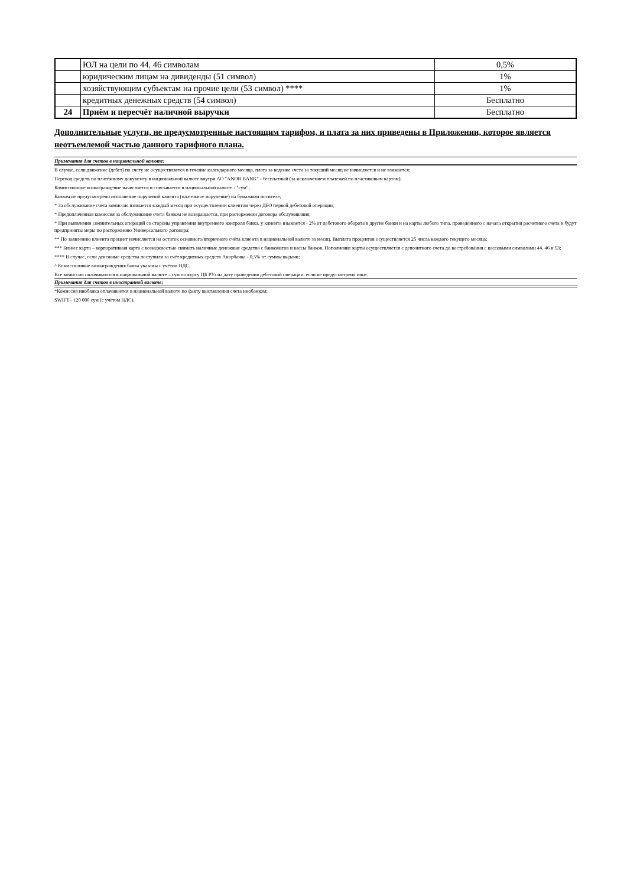| | ЮЛ на цели по 44, 46 символам | 0,5% |
| | юридическим лицам на дивиденды (51 символ) | 1% |
| | хозяйствующим субъектам на прочие цели (53 символ) **** | 1% |
| | кредитных денежных средств (54 символ) | Бесплатно |
| 24 | Приём и пересчёт наличной выручки | Бесплатно |
Дополнительные услуги, не предусмотренные настоящим тарифом, и плата за них приведены в Приложении, которое является неотъемлемой частью данного тарифного плана.
Примечания для счетов в национальной валюте:
В случае, если движение (дебет) по счету не осуществляется в течение календарного месяца, плата за ведение счета за текущий месяц не начисляется и не взимается;
Перевод средств по платёжному документу в национальной валюте внутри АО "ANOR BANK" - бесплатный (за исключением платежей по пластиковым картам);
Комиссионное вознаграждение начисляется и списывается в национальной валюте - "сум";
Банком не предусмотрено исполнение поручений клиента (платежное поручение) на бумажном носителе;
* За обслуживание счета комиссия взимается каждый месяц при осуществлении клиентом через ДБО первой дебетовой операции;
* Предоплаченная комиссия за обслуживание счета банком не возвращается, при расторжении договора обслуживания;
* При выявлении сомнительных операций со стороны управления внутреннего контроля банка, у клиента взымается - 2% от дебетового оборота в другие банки и на карты любого типа, проведенного с начала открытия расчетного счета и будут предприняты меры по расторжению Универсального договора;
** По заявлению клиента процент начисляется на остаток основного/вторичного счёта клиента в национальной валюте за месяц. Выплата процентов осуществляется 25 числа каждого текущего месяца;
*** Бизнес карта – корпоративная карта с возможностью снимать наличные денежные средства с банкоматов и кассы банков. Пополнение карты осуществляется с депозитного счета до востребования с кассовыми символами 44, 46 и 53;
**** В случае, если денежные средства поступили за счёт кредитных средств Анорбанка - 0,5% от суммы выдачи;
^ Комиссионные вознаграждения банка указаны с учётом НДС;
Все комиссии оплачиваются в национальной валюте – сум по курсу ЦБ РУз на дату проведения дебетовой операции, если не предусмотрено иное.
Примечания для счетов в иностранной валюте:
*Комиссия инобанка оплачивается в национальной валюте по факту выставления счета инобанком;
SWIFT– 120 000 сум (с учётом НДС).